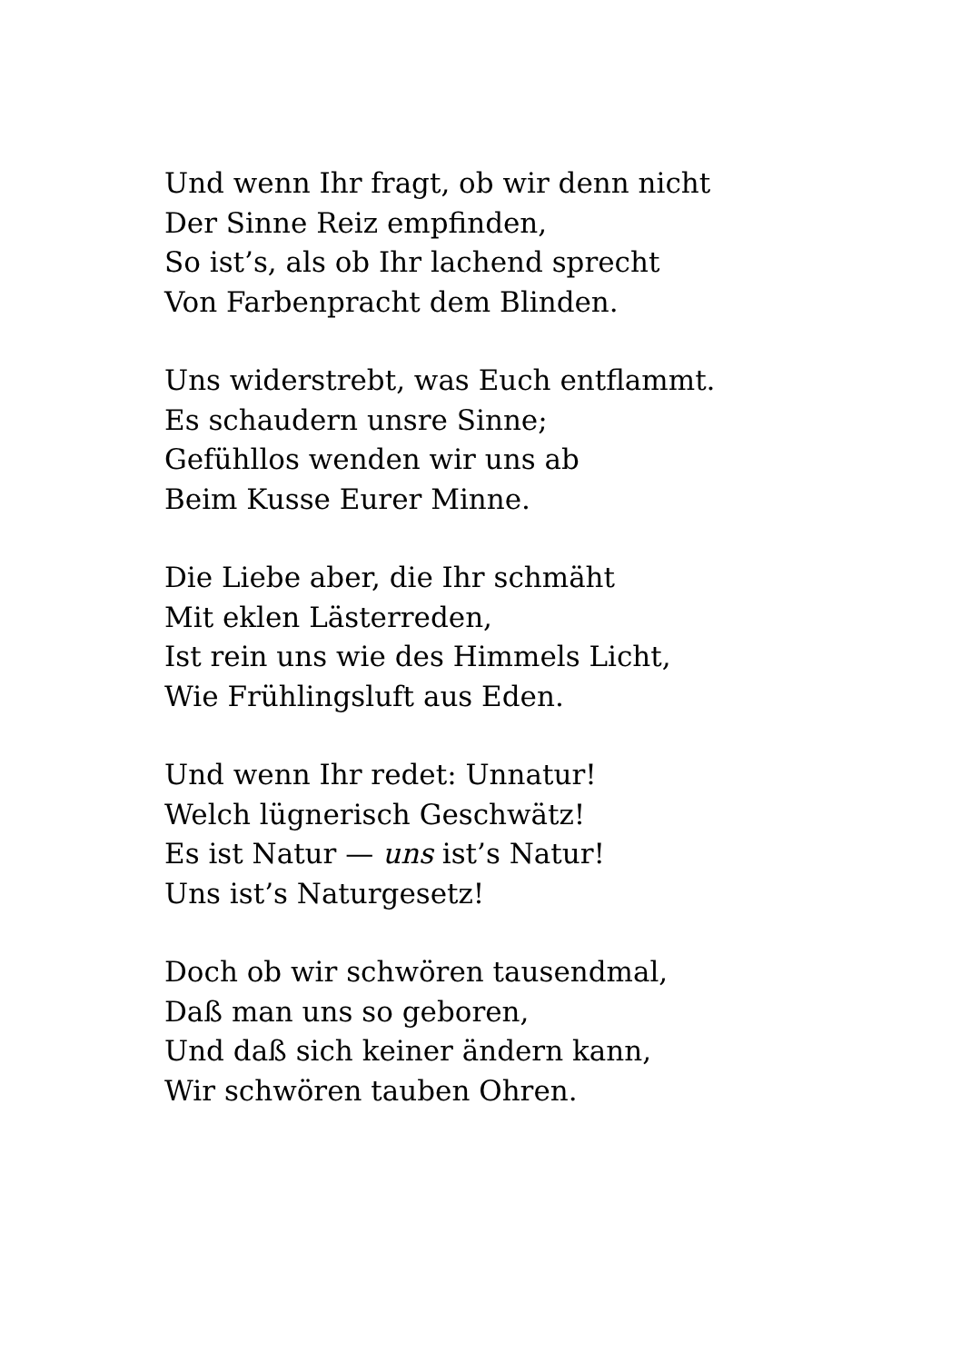Und wenn Ihr fragt, ob wir denn nicht
Der Sinne Reiz empfinden,
So ist’s, als ob Ihr lachend sprecht
Von Farbenpracht dem Blinden.
Uns widerstrebt, was Euch entflammt.
Es schaudern unsre Sinne;
Gefühllos wenden wir uns ab
Beim Kusse Eurer Minne.
Die Liebe aber, die Ihr schmäht
Mit eklen Lästerreden,
Ist rein uns wie des Himmels Licht,
Wie Frühlingsluft aus Eden.
Und wenn Ihr redet: Unnatur!
Welch lügnerisch Geschwätz!
Es ist Natur — uns ist’s Natur!
Uns ist’s Naturgesetz!
Doch ob wir schwören tausendmal,
Daß man uns so geboren,
Und daß sich keiner ändern kann,
Wir schwören tauben Ohren.